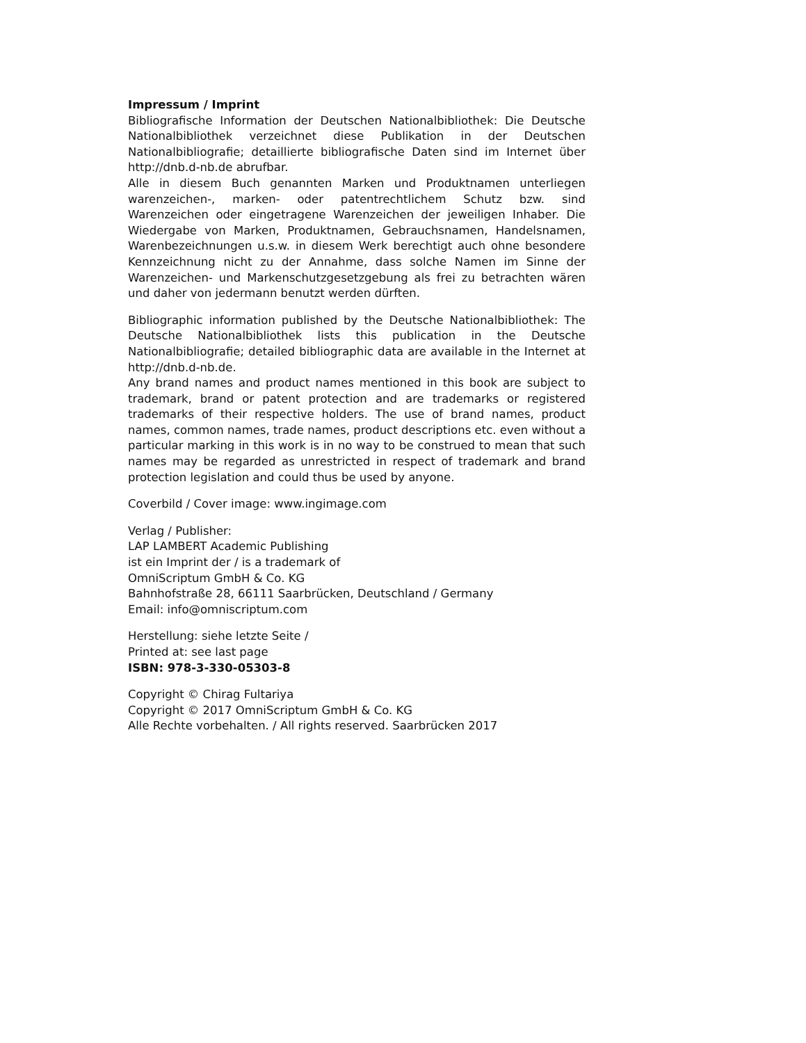Impressum / Imprint
Bibliografische Information der Deutschen Nationalbibliothek: Die Deutsche Nationalbibliothek verzeichnet diese Publikation in der Deutschen Nationalbibliografie; detaillierte bibliografische Daten sind im Internet über http://dnb.d-nb.de abrufbar.
Alle in diesem Buch genannten Marken und Produktnamen unterliegen warenzeichen-, marken- oder patentrechtlichem Schutz bzw. sind Warenzeichen oder eingetragene Warenzeichen der jeweiligen Inhaber. Die Wiedergabe von Marken, Produktnamen, Gebrauchsnamen, Handelsnamen, Warenbezeichnungen u.s.w. in diesem Werk berechtigt auch ohne besondere Kennzeichnung nicht zu der Annahme, dass solche Namen im Sinne der Warenzeichen- und Markenschutzgesetzgebung als frei zu betrachten wären und daher von jedermann benutzt werden dürften.
Bibliographic information published by the Deutsche Nationalbibliothek: The Deutsche Nationalbibliothek lists this publication in the Deutsche Nationalbibliografie; detailed bibliographic data are available in the Internet at http://dnb.d-nb.de.
Any brand names and product names mentioned in this book are subject to trademark, brand or patent protection and are trademarks or registered trademarks of their respective holders. The use of brand names, product names, common names, trade names, product descriptions etc. even without a particular marking in this work is in no way to be construed to mean that such names may be regarded as unrestricted in respect of trademark and brand protection legislation and could thus be used by anyone.
Coverbild / Cover image: www.ingimage.com
Verlag / Publisher:
LAP LAMBERT Academic Publishing
ist ein Imprint der / is a trademark of
OmniScriptum GmbH & Co. KG
Bahnhofstraße 28, 66111 Saarbrücken, Deutschland / Germany
Email: info@omniscriptum.com
Herstellung: siehe letzte Seite /
Printed at: see last page
ISBN: 978-3-330-05303-8
Copyright © Chirag Fultariya
Copyright © 2017 OmniScriptum GmbH & Co. KG
Alle Rechte vorbehalten. / All rights reserved. Saarbrücken 2017